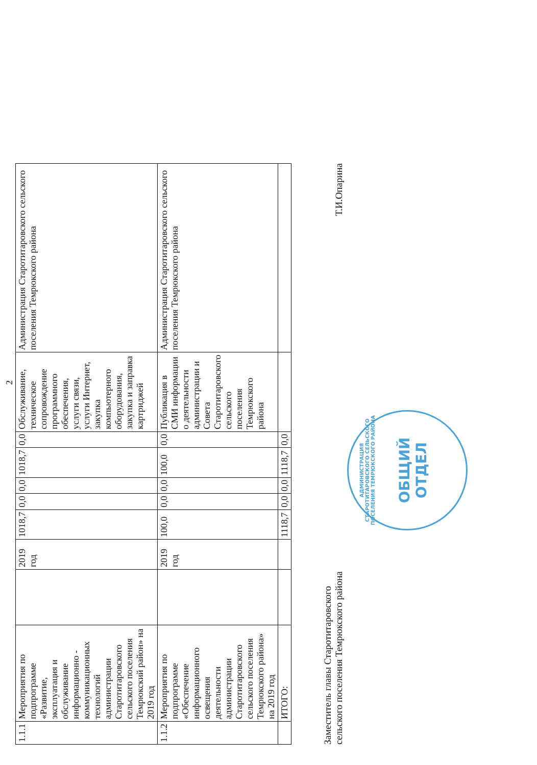2
| 1.1.1 | Мероприятия по подпрограмме «Развитие, эксплуатация и обслуживание информационно - коммуникационных технологий администрации Старотитаровского сельского поселения Темрюкский район» на 2019 год | | 2019 год | 1018,7 | 0,0 | 0,0 | 1018,7 | 0,0 | Обслуживание, техническое сопровождение программного обеспечения, услуги связи, услуги Интернет, закупка компьютерного оборудования, закупка и заправка картриджей | Администрация Старотитаровского сельского поселения Темрюкского района |
| 1.1.2 | Мероприятия по подпрограмме «Обеспечение информационного освещения деятельности администрации Старотитаровского сельского поселения Темрюкского района» на 2019 год | | 2019 год | 100,0 | 0,0 | 0,0 | 100,0 | 0,0 | Публикация в СМИ информации о деятельности администрации и Совета Старотитаровского сельского поселения Темрюкского района | Администрация Старотитаровского сельского поселения Темрюкского района |
| | ИТОГО: | | | 1118,7 | 0,0 | 0,0 | 1118,7 | 0,0 | | |
Заместитель главы Старотитаровского
сельского поселения Темрюкского района
Т.И.Опарина
АДМИНИСТРАЦИЯ СТАРОТИТАРОВСКОГО СЕЛЬСКОГО ПОСЕЛЕНИЯ ТЕМРЮКСКОГО РАЙОНА
ОБЩИЙ
ОТДЕЛ